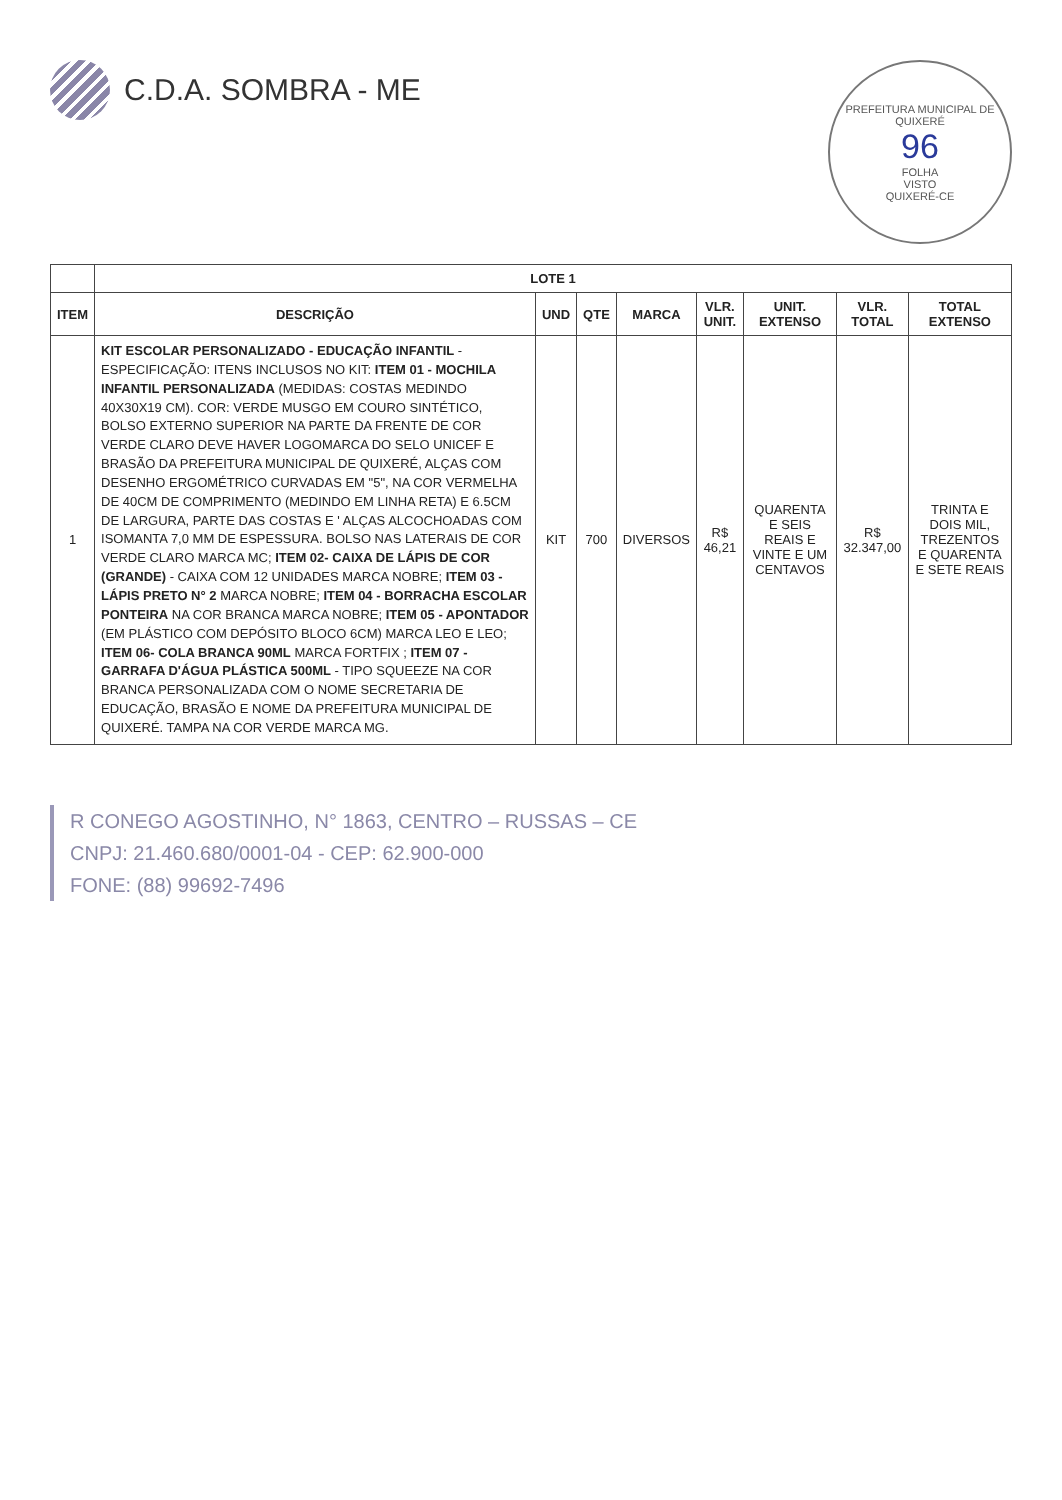PREFEITURA MUNICIPAL DE QUIXERÉ
96
FOLHA
VISTO
QUIXERÉ-CE
C.D.A. SOMBRA - ME
| | LOTE 1 | | | | | | | |
| --- | --- | --- | --- | --- | --- | --- | --- | --- |
| ITEM | DESCRIÇÃO | UND | QTE | MARCA | VLR. UNIT. | UNIT. EXTENSO | VLR. TOTAL | TOTAL EXTENSO |
| 1 | KIT ESCOLAR PERSONALIZADO - EDUCAÇÃO INFANTIL - ESPECIFICAÇÃO: ITENS INCLUSOS NO KIT: ITEM 01 - MOCHILA INFANTIL PERSONALIZADA (MEDIDAS: COSTAS MEDINDO 40X30X19 CM). COR: VERDE MUSGO EM COURO SINTÉTICO, BOLSO EXTERNO SUPERIOR NA PARTE DA FRENTE DE COR VERDE CLARO DEVE HAVER LOGOMARCA DO SELO UNICEF E BRASÃO DA PREFEITURA MUNICIPAL DE QUIXERÉ, ALÇAS COM DESENHO ERGOMÉTRICO CURVADAS EM "5", NA COR VERMELHA DE 40CM DE COMPRIMENTO (MEDINDO EM LINHA RETA) E 6.5CM DE LARGURA, PARTE DAS COSTAS E ' ALÇAS ALCOCHOADAS COM ISOMANTA 7,0 MM DE ESPESSURA. BOLSO NAS LATERAIS DE COR VERDE CLARO MARCA MC; ITEM 02- CAIXA DE LÁPIS DE COR (GRANDE) - CAIXA COM 12 UNIDADES MARCA NOBRE; ITEM 03 - LÁPIS PRETO N° 2 MARCA NOBRE; ITEM 04 - BORRACHA ESCOLAR PONTEIRA NA COR BRANCA MARCA NOBRE; ITEM 05 - APONTADOR (EM PLÁSTICO COM DEPÓSITO BLOCO 6CM) MARCA LEO E LEO; ITEM 06- COLA BRANCA 90ML MARCA FORTFIX ; ITEM 07 - GARRAFA D'ÁGUA PLÁSTICA 500ML - TIPO SQUEEZE NA COR BRANCA PERSONALIZADA COM O NOME SECRETARIA DE EDUCAÇÃO, BRASÃO E NOME DA PREFEITURA MUNICIPAL DE QUIXERÉ. TAMPA NA COR VERDE MARCA MG. | KIT | 700 | DIVERSOS | R$ 46,21 | QUARENTA E SEIS REAIS E VINTE E UM CENTAVOS | R$ 32.347,00 | TRINTA E DOIS MIL, TREZENTOS E QUARENTA E SETE REAIS |
R CONEGO AGOSTINHO, N° 1863, CENTRO – RUSSAS – CE
CNPJ: 21.460.680/0001-04 - CEP: 62.900-000
FONE: (88) 99692-7496